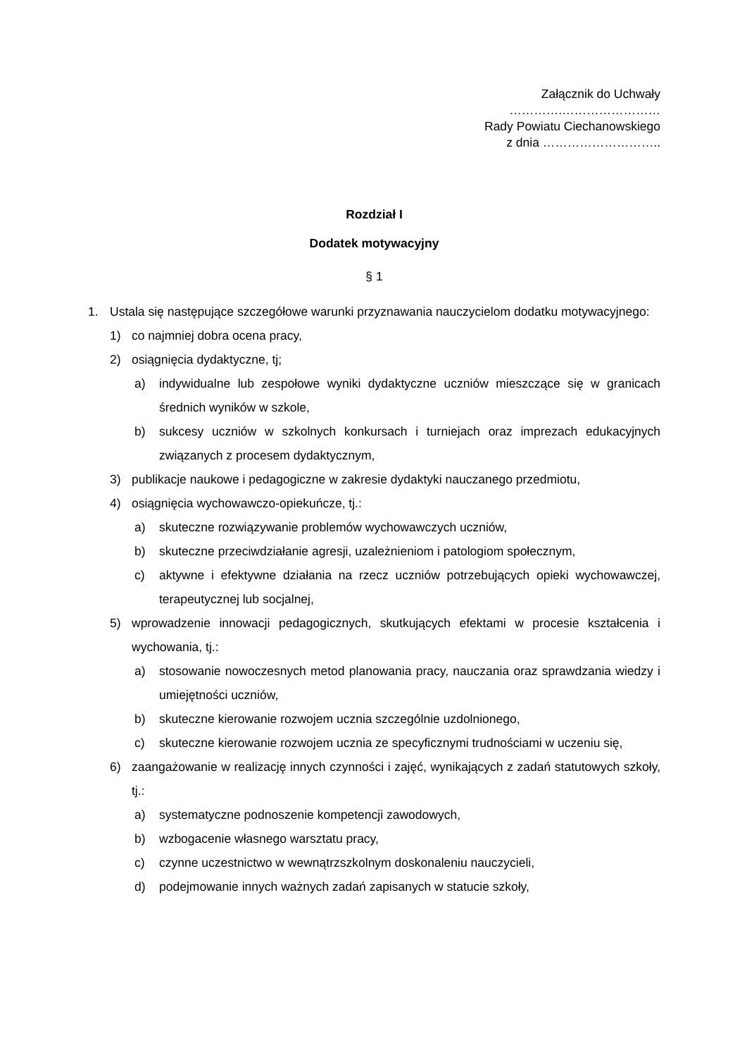Załącznik do Uchwały
………….……………………
Rady Powiatu Ciechanowskiego
z dnia ………………………..
Rozdział I
Dodatek motywacyjny
§ 1
1. Ustala się następujące szczegółowe warunki przyznawania nauczycielom dodatku motywacyjnego:
1) co najmniej dobra ocena pracy,
2) osiągnięcia dydaktyczne, tj;
a) indywidualne lub zespołowe wyniki dydaktyczne uczniów mieszczące się w granicach średnich wyników w szkole,
b) sukcesy uczniów w szkolnych konkursach i turniejach oraz imprezach edukacyjnych związanych z procesem dydaktycznym,
3) publikacje naukowe i pedagogiczne w zakresie dydaktyki nauczanego przedmiotu,
4) osiągnięcia wychowawczo-opiekuńcze, tj.:
a) skuteczne rozwiązywanie problemów wychowawczych uczniów,
b) skuteczne przeciwdziałanie agresji, uzależnieniom i patologiom społecznym,
c) aktywne i efektywne działania na rzecz uczniów potrzebujących opieki wychowawczej, terapeutycznej lub socjalnej,
5) wprowadzenie innowacji pedagogicznych, skutkujących efektami w procesie kształcenia i wychowania, tj.:
a) stosowanie nowoczesnych metod planowania pracy, nauczania oraz sprawdzania wiedzy i umiejętności uczniów,
b) skuteczne kierowanie rozwojem ucznia szczególnie uzdolnionego,
c) skuteczne kierowanie rozwojem ucznia ze specyficznymi trudnościami w uczeniu się,
6) zaangażowanie w realizację innych czynności i zajęć, wynikających z zadań statutowych szkoły, tj.:
a) systematyczne podnoszenie kompetencji zawodowych,
b) wzbogacenie własnego warsztatu pracy,
c) czynne uczestnictwo w wewnątrzszkolnym doskonaleniu nauczycieli,
d) podejmowanie innych ważnych zadań zapisanych w statucie szkoły,